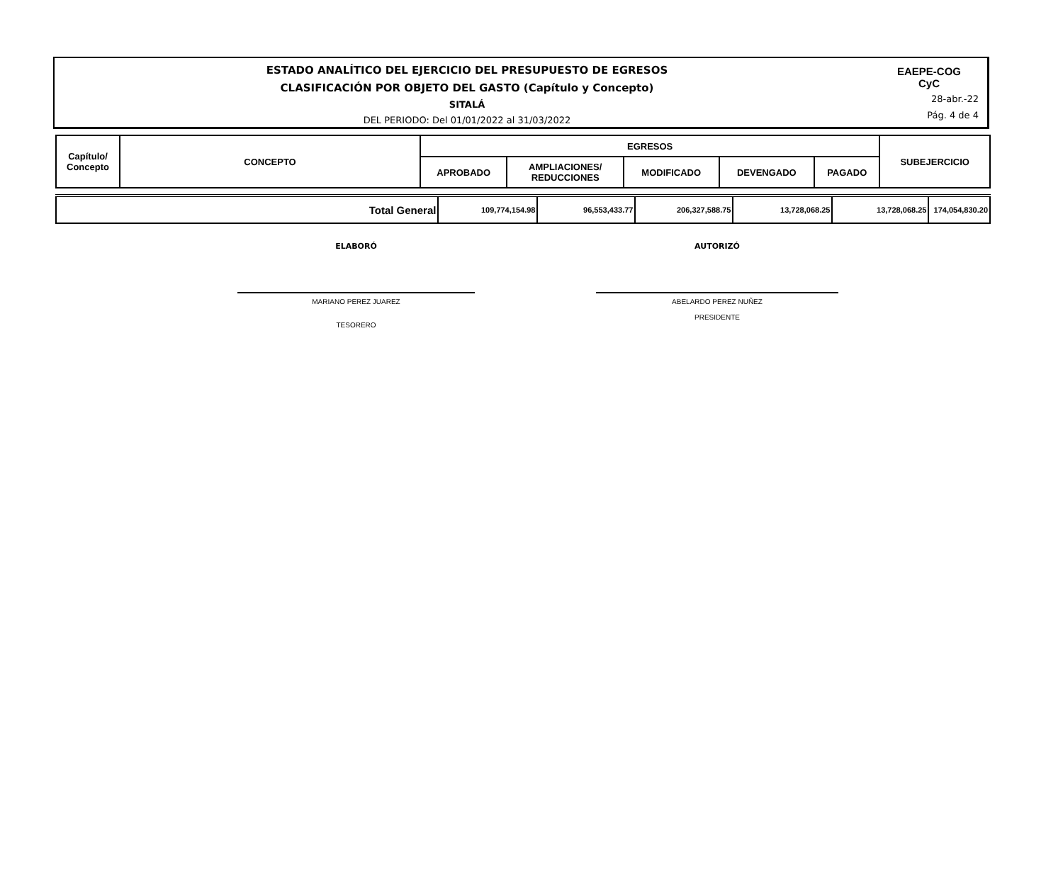ESTADO ANALÍTICO DEL EJERCICIO DEL PRESUPUESTO DE EGRESOS
CLASIFICACIÓN POR OBJETO DEL GASTO (Capítulo y Concepto)
SITALÁ
DEL PERIODO: Del 01/01/2022 al 31/03/2022
EAEPE-COG
CyC
28-abr.-22
Pág. 4 de 4
| Capítulo/ Concepto | CONCEPTO | EGRESOS | | | | | SUBEJERCICIO |
| --- | --- | --- | --- | --- | --- | --- | --- |
| | | APROBADO | AMPLIACIONES/ REDUCCIONES | MODIFICADO | DEVENGADO | PAGADO | |
| Total General | 109,774,154.98 | 96,553,433.77 | 206,327,588.75 | 13,728,068.25 | 13,728,068.25 | 174,054,830.20 |
ELABORÓ
MARIANO PEREZ JUAREZ
TESORERO
AUTORIZÓ
ABELARDO PEREZ NUÑEZ
PRESIDENTE